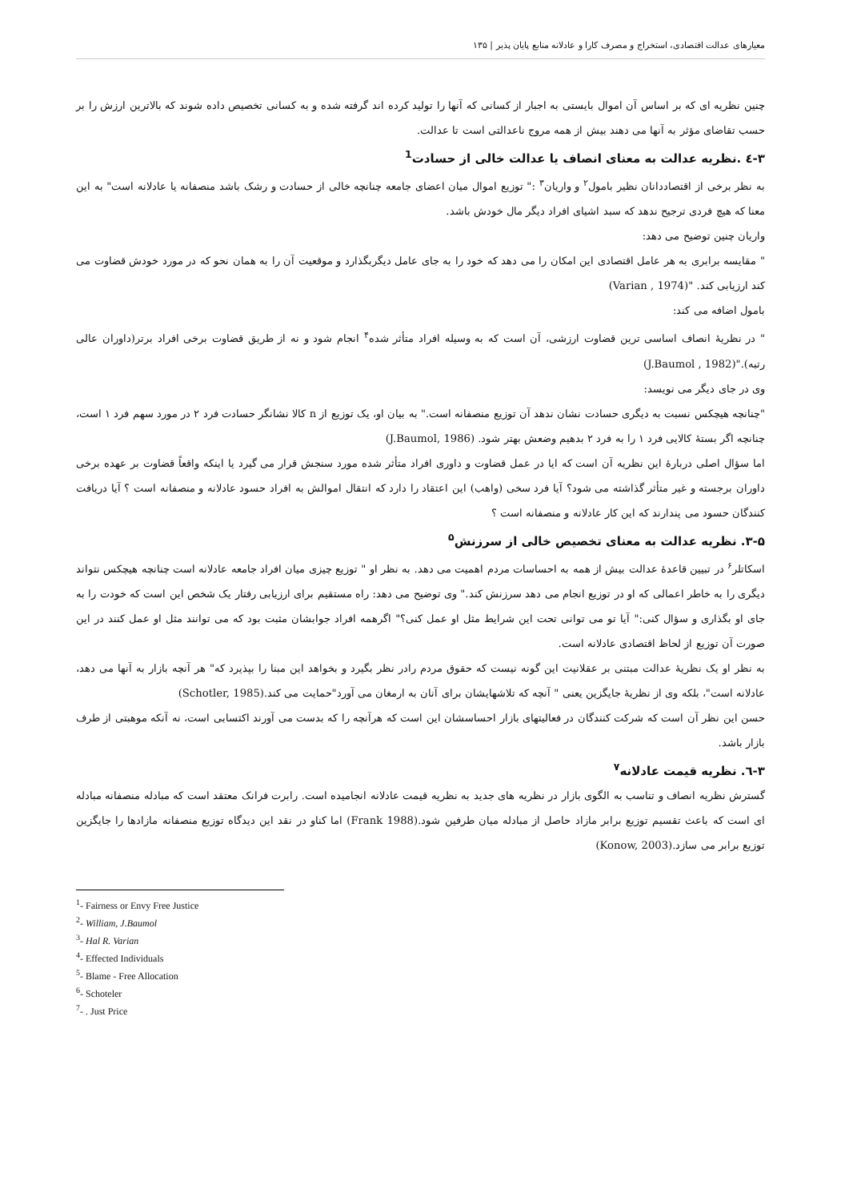معیارهای عدالت اقتصادی، استخراج و مصرف کارا و عادلانه منابع پایان پذیر | ۱۳۵
چنین نظریه ای که بر اساس آن اموال بایستی به اجبار از کسانی که آنها را تولید کرده اند گرفته شده و به کسانی تخصیص داده شوند که بالاترین ارزش را بر حسب تقاضای مؤثر به آنها می دهند بیش از همه مروج ناعدالتی است تا عدالت.
۳-٤ .نظریه عدالت به معنای انصاف یا عدالت خالی از حسادت<sup>1</sup>
به نظر برخی از اقتصاددانان نظیر بامول<sup>۲</sup> و واریان<sup>۳</sup> :" توزیع اموال میان اعضای جامعه چنانچه خالی از حسادت و رشک باشد منصفانه یا عادلانه است" به این معنا که هیچ فردی ترجیح ندهد که سبد اشیای افراد دیگر مال خودش باشد.
واریان چنین توضیح می دهد:
" مقایسه برابری به هر عامل اقتصادی این امکان را می دهد که خود را به جای عامل دیگربگذارد و موقعیت آن را به همان نحو که در مورد خودش قضاوت می کند ارزیابی کند. "(Varian , 1974)
بامول اضافه می کند:
" در نظریهٔ انصاف اساسی ترین قضاوت ارزشی، آن است که به وسیله افراد متأثر شده<sup>۴</sup> انجام شود و نه از طریق قضاوت برخی افراد برتر(داوران عالی رتبه)."(J.Baumol , 1982)
وی در جای دیگر می نویسد:
"چنانچه هیچکس نسبت به دیگری حسادت نشان ندهد آن توزیع منصفانه است." به بیان او، یک توزیع از n کالا نشانگر حسادت فرد ۲ در مورد سهم فرد ۱ است، چنانچه اگر بستهٔ کالایی فرد ۱ را به فرد ۲ بدهیم وضعش بهتر شود. (J.Baumol, 1986)
اما سؤال اصلی دربارهٔ این نظریه آن است که ایا در عمل قضاوت و داوری افراد متأثر شده مورد سنجش قرار می گیرد یا اینکه واقعاً قضاوت بر عهده برخی داوران برجسته و غیر متأثر گذاشته می شود؟ آیا فرد سخی (واهب) این اعتقاد را دارد که انتقال اموالش به افراد حسود عادلانه و منصفانه است ؟ آیا دریافت کنندگان حسود می پندارند که این کار عادلانه و منصفانه است ؟
۳-۵. نظریه عدالت به معنای تخصیص خالی از سرزنش<sup>۵</sup>
اسکاتلر<sup>۶</sup> در تبیین قاعدهٔ عدالت بیش از همه به احساسات مردم اهمیت می دهد. به نظر او " توزیع چیزی میان افراد جامعه عادلانه است چنانچه هیچکس نتواند دیگری را به خاطر اعمالی که او در توزیع انجام می دهد سرزنش کند." وی توضیح می دهد: راه مستقیم برای ارزیابی رفتار یک شخص این است که خودت را به جای او بگذاری و سؤال کنی:" آیا تو می توانی تحت این شرایط مثل او عمل کنی؟" اگرهمه افراد جوابشان مثبت بود که می توانند مثل او عمل کنند در این صورت آن توزیع از لحاظ اقتصادی عادلانه است.
به نظر او یک نظریهٔ عدالت مبتنی بر عقلانیت این گونه نیست که حقوق مردم رادر نظر بگیرد و بخواهد این مبنا را بپذیرد که" هر آنچه بازار به آنها می دهد، عادلانه است"، بلکه وی از نظریهٔ جایگزین یعنی " آنچه که تلاشهایشان برای آنان به ارمغان می آورد"حمایت می کند.(Schotler, 1985)
حسن این نظر آن است که شرکت کنندگان در فعالیتهای بازار احساسشان این است که هرآنچه را که بدست می آورند اکتسابی است، نه آنکه موهبتی از طرف بازار باشد.
۳-٦. نظریه قیمت عادلانه<sup>۷</sup>
گسترش نظریه انصاف و تناسب به الگوی بازار در نظریه های جدید به نظریه قیمت عادلانه انجامیده است. رابرت فرانک معتقد است که مبادله منصفانه مبادله ای است که باعث تقسیم توزیع برابر مازاد حاصل از مبادله میان طرفین شود.(Frank 1988) اما کناو در نقد این دیدگاه توزیع منصفانه مازادها را جایگزین توزیع برابر می سازد.(Konow, 2003)
<sup>1</sup>- Fairness or Envy Free Justice
<sup>2</sup>- William, J.Baumol
<sup>3</sup>- Hal R. Varian
<sup>4</sup>- Effected Individuals
<sup>5</sup>- Blame - Free Allocation
<sup>6</sup>- Schoteler
<sup>7</sup>- . Just Price